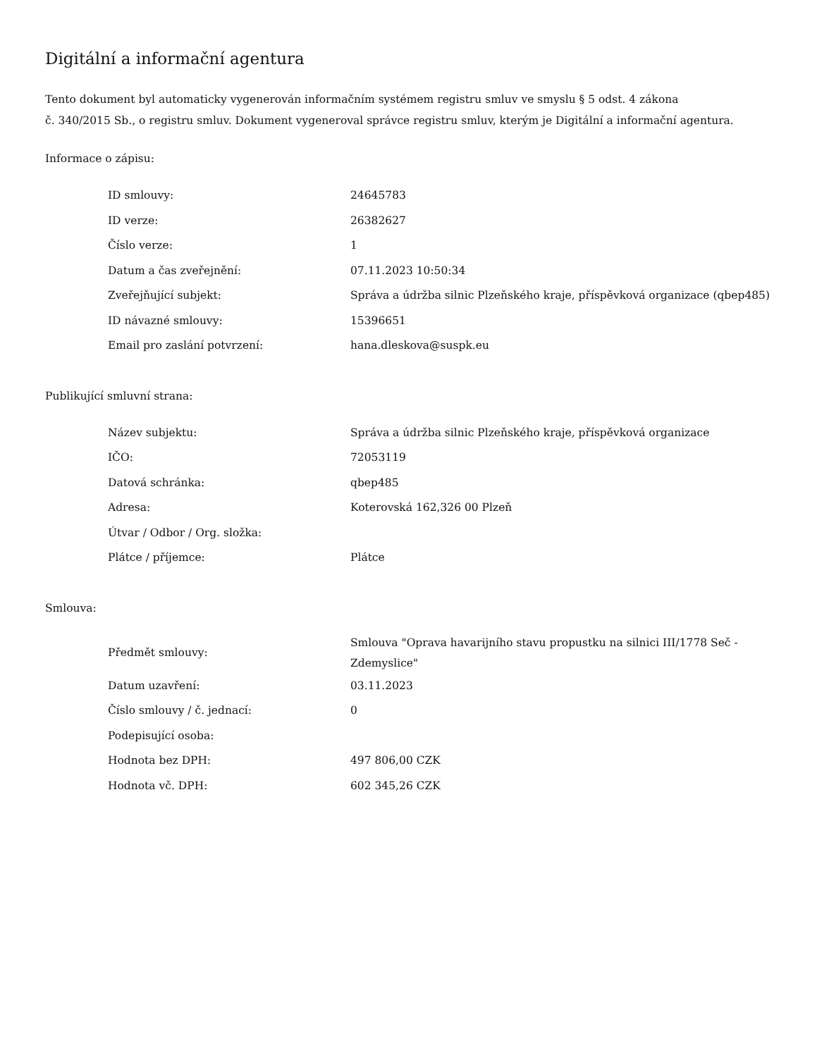Digitální a informační agentura
Tento dokument byl automaticky vygenerován informačním systémem registru smluv ve smyslu § 5 odst. 4 zákona
č. 340/2015 Sb., o registru smluv. Dokument vygeneroval správce registru smluv, kterým je Digitální a informační agentura.
Informace o zápisu:
| ID smlouvy: | 24645783 |
| ID verze: | 26382627 |
| Číslo verze: | 1 |
| Datum a čas zveřejnění: | 07.11.2023 10:50:34 |
| Zveřejňující subjekt: | Správa a údržba silnic Plzeňského kraje, příspěvková organizace (qbep485) |
| ID návazné smlouvy: | 15396651 |
| Email pro zaslání potvrzení: | hana.dleskova@suspk.eu |
Publikující smluvní strana:
| Název subjektu: | Správa a údržba silnic Plzeňského kraje, příspěvková organizace |
| IČO: | 72053119 |
| Datová schránka: | qbep485 |
| Adresa: | Koterovská 162,326 00 Plzeň |
| Útvar / Odbor / Org. složka: | |
| Plátce / příjemce: | Plátce |
Smlouva:
| Předmět smlouvy: | Smlouva "Oprava havarijního stavu propustku na silnici III/1778 Seč - Zdemyslice" |
| Datum uzavření: | 03.11.2023 |
| Číslo smlouvy / č. jednací: | 0 |
| Podepisující osoba: | |
| Hodnota bez DPH: | 497 806,00 CZK |
| Hodnota vč. DPH: | 602 345,26 CZK |